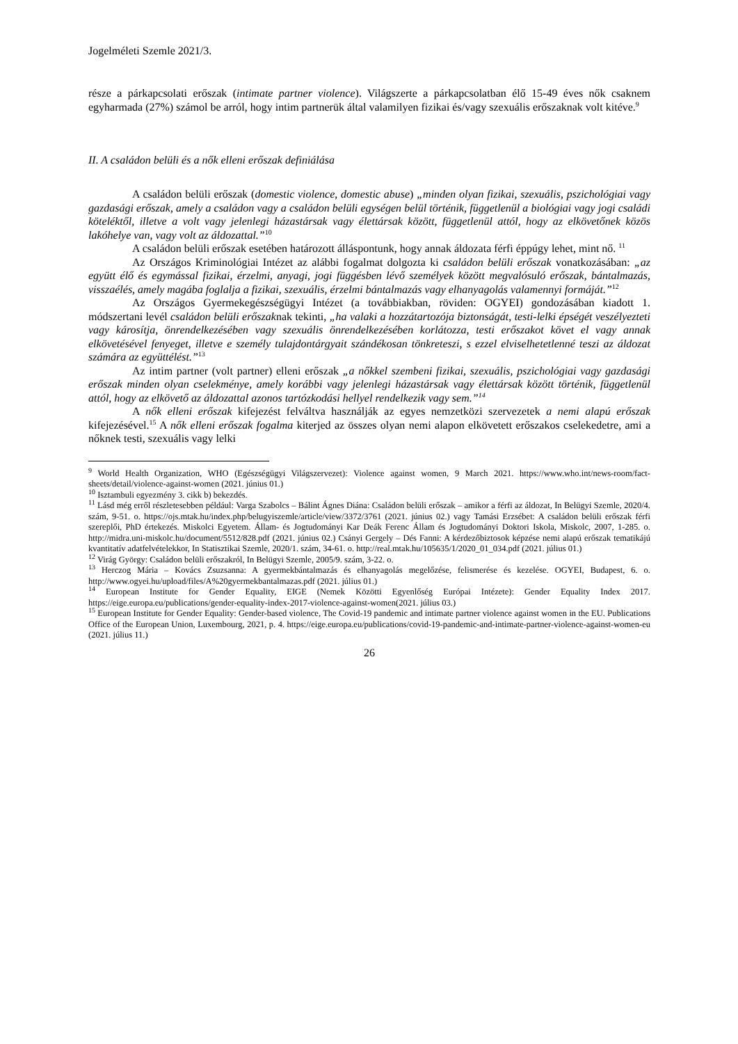Jogelméleti Szemle 2021/3.
része a párkapcsolati erőszak (intimate partner violence). Világszerte a párkapcsolatban élő 15-49 éves nők csaknem egyharmada (27%) számol be arról, hogy intim partnerük által valamilyen fizikai és/vagy szexuális erőszaknak volt kitéve.<sup>9</sup>
II. A családon belüli és a nők elleni erőszak definiálása
A családon belüli erőszak (domestic violence, domestic abuse) „minden olyan fizikai, szexuális, pszichológiai vagy gazdasági erőszak, amely a családon vagy a családon belüli egységen belül történik, függetlenül a biológiai vagy jogi családi köteléktől, illetve a volt vagy jelenlegi házastársak vagy élettársak között, függetlenül attól, hogy az elkövetőnek közös lakóhelye van, vagy volt az áldozattal.”<sup>10</sup>
A családon belüli erőszak esetében határozott álláspontunk, hogy annak áldozata férfi éppúgy lehet, mint nő. <sup>11</sup>
Az Országos Kriminológiai Intézet az alábbi fogalmat dolgozta ki családon belüli erőszak vonatkozásában: „az együtt élő és egymással fizikai, érzelmi, anyagi, jogi függésben lévő személyek között megvalósuló erőszak, bántalmazás, visszaélés, amely magába foglalja a fizikai, szexuális, érzelmi bántalmazás vagy elhanyagolás valamennyi formáját.”<sup>12</sup>
Az Országos Gyermekegészségügyi Intézet (a továbbiakban, röviden: OGYEI) gondozásában kiadott 1. módszertani levél családon belüli erőszaknak tekinti, „ha valaki a hozzátartozója biztonságát, testi-lelki épségét veszélyezteti vagy károsítja, önrendelkezésében vagy szexuális önrendelkezésében korlátozza, testi erőszakot követ el vagy annak elkövetésével fenyeget, illetve e személy tulajdontárgyait szándékosan tönkreteszi, s ezzel elviselhetetlenné teszi az áldozat számára az együttélést.”<sup>13</sup>
Az intim partner (volt partner) elleni erőszak „a nőkkel szembeni fizikai, szexuális, pszichológiai vagy gazdasági erőszak minden olyan cselekménye, amely korábbi vagy jelenlegi házastársak vagy élettársak között történik, függetlenül attól, hogy az elkövető az áldozattal azonos tartózkodási hellyel rendelkezik vagy sem.”<sup>14</sup>
A nők elleni erőszak kifejezést felváltva használják az egyes nemzetközi szervezetek a nemi alapú erőszak kifejezésével.<sup>15</sup> A nők elleni erőszak fogalma kiterjed az összes olyan nemi alapon elkövetett erőszakos cselekedetre, ami a nőknek testi, szexuális vagy lelki
<sup>9</sup> World Health Organization, WHO (Egészségügyi Világszervezet): Violence against women, 9 March 2021. https://www.who.int/news-room/fact-sheets/detail/violence-against-women (2021. június 01.)
<sup>10</sup> Isztambuli egyezmény 3. cikk b) bekezdés.
<sup>11</sup> Lásd még erről részletesebben például: Varga Szabolcs – Bálint Ágnes Diána: Családon belüli erőszak – amikor a férfi az áldozat, In Belügyi Szemle, 2020/4. szám, 9-51. o. https://ojs.mtak.hu/index.php/belugyiszemle/article/view/3372/3761 (2021. június 02.) vagy Tamási Erzsébet: A családon belüli erőszak férfi szereplői, PhD értekezés. Miskolci Egyetem. Állam- és Jogtudományi Kar Deák Ferenc Állam és Jogtudományi Doktori Iskola, Miskolc, 2007, 1-285. o. http://midra.uni-miskolc.hu/document/5512/828.pdf (2021. június 02.) Csányi Gergely – Dés Fanni: A kérdezőbiztosok képzése nemi alapú erőszak tematikájú kvantitatív adatfelvételekkor, In Statisztikai Szemle, 2020/1. szám, 34-61. o. http://real.mtak.hu/105635/1/2020_01_034.pdf (2021. július 01.)
<sup>12</sup> Virág György: Családon belüli erőszakról, In Belügyi Szemle, 2005/9. szám, 3-22. o.
<sup>13</sup> Herczog Mária – Kovács Zsuzsanna: A gyermekbántalmazás és elhanyagolás megelőzése, felismerése és kezelése. OGYEI, Budapest, 6. o. http://www.ogyei.hu/upload/files/A%20gyermekbantalmazas.pdf (2021. július 01.)
<sup>14</sup> European Institute for Gender Equality, EIGE (Nemek Közötti Egyenlőség Európai Intézete): Gender Equality Index 2017. https://eige.europa.eu/publications/gender-equality-index-2017-violence-against-women(2021. július 03.)
<sup>15</sup> European Institute for Gender Equality: Gender-based violence, The Covid-19 pandemic and intimate partner violence against women in the EU. Publications Office of the European Union, Luxembourg, 2021, p. 4. https://eige.europa.eu/publications/covid-19-pandemic-and-intimate-partner-violence-against-women-eu (2021. július 11.)
26